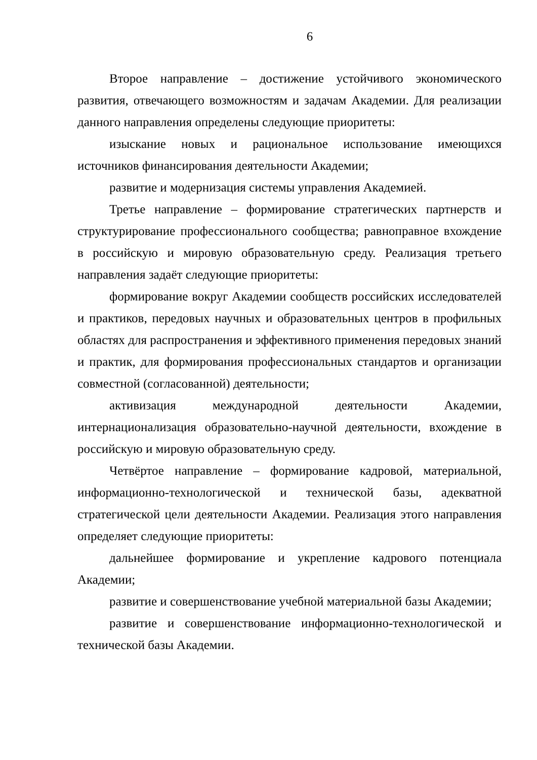6
Второе направление – достижение устойчивого экономического развития, отвечающего возможностям и задачам Академии. Для реализации данного направления определены следующие приоритеты:
изыскание новых и рациональное использование имеющихся источников финансирования деятельности Академии;
развитие и модернизация системы управления Академией.
Третье направление – формирование стратегических партнерств и структурирование профессионального сообщества; равноправное вхождение в российскую и мировую образовательную среду. Реализация третьего направления задаёт следующие приоритеты:
формирование вокруг Академии сообществ российских исследователей и практиков, передовых научных и образовательных центров в профильных областях для распространения и эффективного применения передовых знаний и практик, для формирования профессиональных стандартов и организации совместной (согласованной) деятельности;
активизация международной деятельности Академии, интернационализация образовательно-научной деятельности, вхождение в российскую и мировую образовательную среду.
Четвёртое направление – формирование кадровой, материальной, информационно-технологической и технической базы, адекватной стратегической цели деятельности Академии. Реализация этого направления определяет следующие приоритеты:
дальнейшее формирование и укрепление кадрового потенциала Академии;
развитие и совершенствование учебной материальной базы Академии;
развитие и совершенствование информационно-технологической и технической базы Академии.